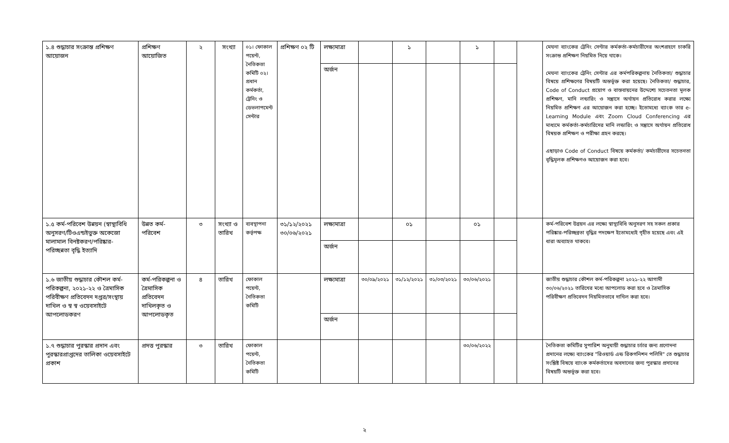| ১.৪ শুদ্ধাচার সংক্রান্ত প্রশিক্ষণ আয়োজন | প্রশিক্ষণ আয়োজিত | ২ | সংখ্যা | ০১। ফোকাল পয়েন্ট, নৈতিকতা কমিটি ০২। প্রধান কর্মকর্তা, ট্রেনিং ও ডেভলাপমেন্ট সেন্টার | প্রশিক্ষণ ০২ টি | লক্ষ্যমাত্রা | | ১ | | ১ | | | মেঘনা ব্যাংকের ট্রেনিং সেন্টার কর্মকর্তা-কর্মচারীদের অংশগ্রহণে চাকরি সংক্রান্ত প্রশিক্ষণ নিয়মিত নিয়ে থাকে। মেঘনা ব্যাংকের ট্রেনিং সেন্টার এর কর্মপরিকল্পনায় নৈতিকতা/ শুদ্ধাচার বিষয়ে প্রশিক্ষণের বিষয়টি অন্তর্ভূক্ত করা হয়েছে। নৈতিকতা/ শুদ্ধাচার, Code of Conduct প্রয়োগ ও বাস্তবায়নের উদ্দেশ্যে সচেতনতা মূলক প্রশিক্ষণ, মানি লন্ডারিং ও সন্ত্রাসে অর্থায়ন প্রতিরোধ করার লক্ষ্যে নিয়মিত প্রশিক্ষণ এর আয়োজন করা হচ্ছে। ইতোমধ্যে ব্যাংক তার e-Learning Module এবং Zoom Cloud Conferencing এর মাধ্যমে কর্মকর্তা-কর্মচারিদের মানি লন্ডারিং ও সন্ত্রাসে অর্থায়ন প্রতিরোধ বিষয়ক প্রশিক্ষণ ও পরীক্ষা গ্রহন করছে। এছাড়াও Code of Conduct বিষয়ে কর্মকর্তা/ কর্মচারীদের সচেতনতা বৃদ্ধিমূলক প্রশিক্ষণও আয়োজন করা হবে। |
| | | | | | | অর্জন | | | | | | | |
| ১.৫ কর্ম-পরিবেশ উন্নয়ন (স্বাস্থ্যবিধি অনুসরণ/টিওএন্ডইভুক্ত অকেজো মালামাল বিনষ্টকরণ/পরিষ্কার-পরিচ্ছন্নতা বৃদ্ধি ইত্যাদি | উন্নত কর্ম-পরিবেশ | ৩ | সংখ্যা ও তারিখ | ব্যবস্থাপনা কর্তৃপক্ষ | ৩১/১২/২০২১ ৩০/০৬/২০২১ | লক্ষ্যমাত্রা | | ০১ | | ০১ | | | কর্ম-পরিবেশ উন্নয়ন এর লক্ষ্যে স্বাস্থ্যবিধি অনুসরণ সহ সকল প্রকার পরিষ্কার-পরিচ্ছন্নতা বৃদ্ধির পদক্ষেপ ইতোমধ্যেই গৃহীত হয়েছে এবং এই ধারা অব্যাহত থাকবে। |
| | | | | | | অর্জন | | | | | | | |
| ১.৬ জাতীয় শুদ্ধাচার কৌশল কর্ম-পরিকল্পনা, ২০২১-২২ ও ত্রৈমাসিক পরিবীক্ষণ প্রতিবেদন দপ্তর/সংস্থায় দাখিল ও স্ব স্ব ওয়েবসাইটে আপলোডকরণ | কর্ম-পরিকল্পনা ও ত্রৈমাসিক প্রতিবেদন দাখিলকৃত ও আপলোডকৃত | ৪ | তারিখ | ফোকাল পয়েন্ট, নৈতিকতা কমিটি | | লক্ষ্যমাত্রা | ৩০/০৯/২০২১ | ৩১/১২/২০২১ | ৩১/০৩/২০২১ | ৩০/০৬/২০২১ | | | জাতীয় শুদ্ধাচার কৌশল কর্ম-পরিকল্পনা ২০২১-২২ আগামী ৩০/০৬/২০২১ তারিখের মধ্যে আপলোড করা হবে ও ত্রৈমাসিক পরিবীক্ষণ প্রতিবেদন নিয়মিতভাবে দাখিল করা হবে। |
| | | | | | | অর্জন | | | | | | | |
| ১.৭ শুদ্ধাচার পুরস্কার প্রদান এবং পুরস্কারপ্রাপ্তদের তালিকা ওয়েবসাইটে প্রকাশ | প্রদত্ত পুরস্কার | ৩ | তারিখ | ফোকাল পয়েন্ট, নৈতিকতা কমিটি | | | | | | ৩০/০৬/২০২২ | | | নৈতিকতা কমিটির সুপারিশ অনুযায়ী শুদ্ধাচার চর্চার জন্য প্রণোদনা প্রদানের লক্ষ্যে ব্যাংকের "রিওয়ার্ড এন্ড রিকগনিশন পলিসি" তে শুদ্ধাচার সংশ্লিষ্ট বিষয়ে ব্যাংক কর্মকর্তাদের অবদানের জন্য পুরস্কার প্রদানের বিষয়টি অন্তর্ভূক্ত করা হবে। |
২